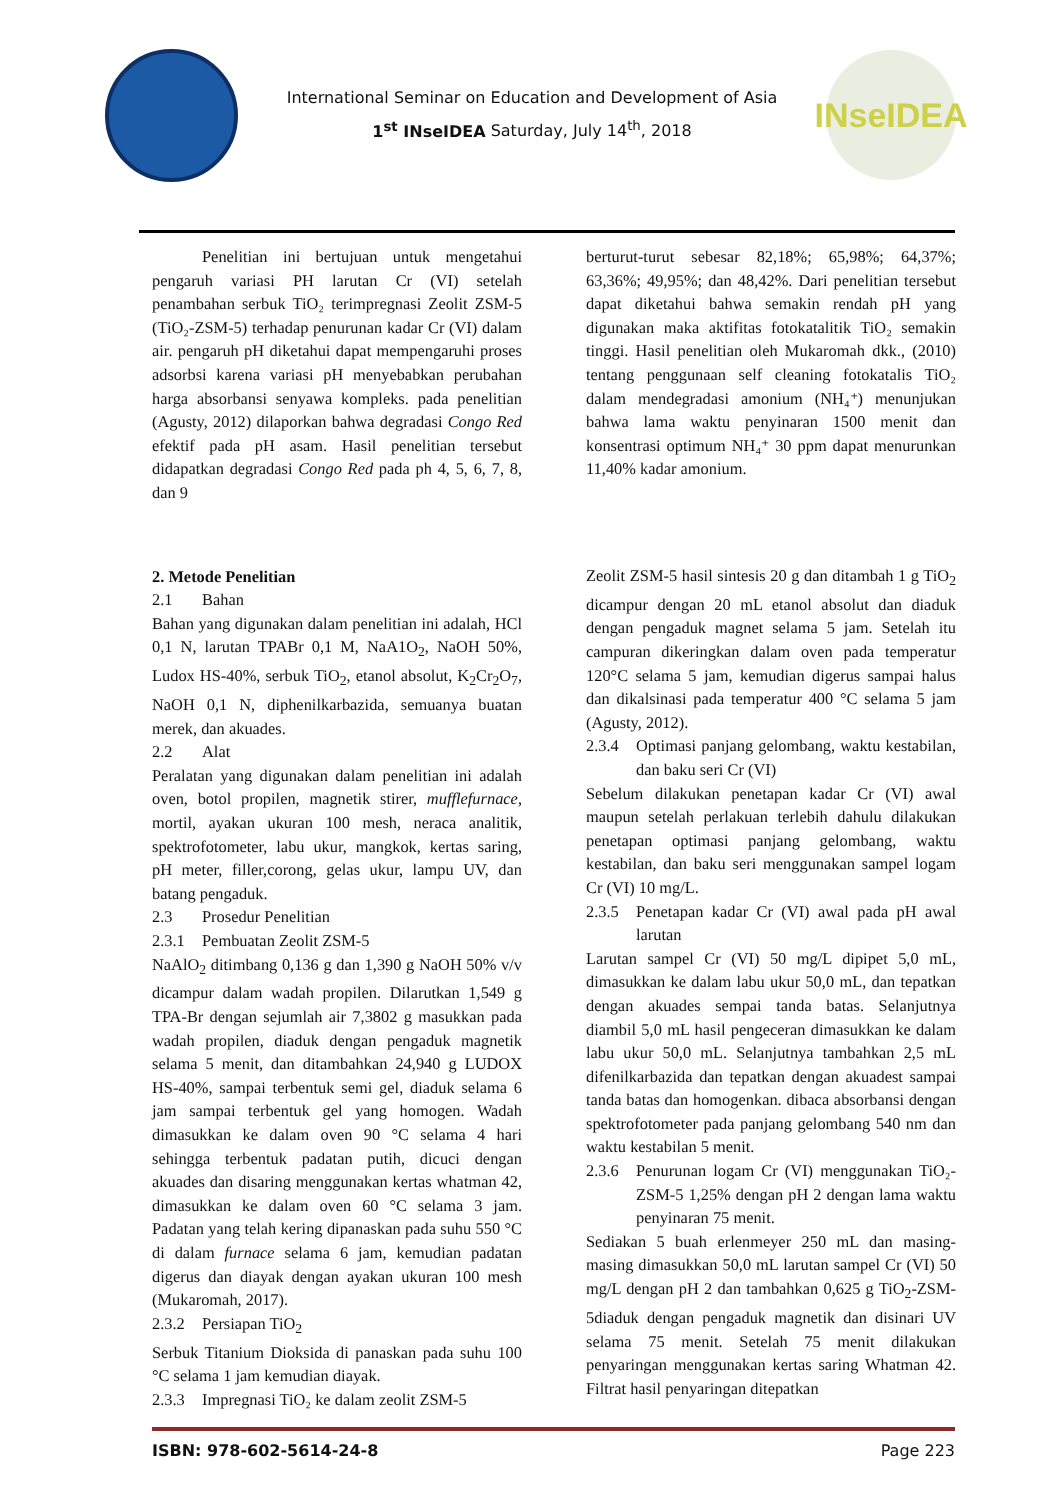International Seminar on Education and Development of Asia
1<sup>st</sup> INseIDEA Saturday, July 14<sup>th</sup>, 2018
INseIDEA
Penelitian ini bertujuan untuk mengetahui pengaruh variasi PH larutan Cr (VI) setelah penambahan serbuk TiO₂ terimpregnasi Zeolit ZSM-5 (TiO₂-ZSM-5) terhadap penurunan kadar Cr (VI) dalam air. pengaruh pH diketahui dapat mempengaruhi proses adsorbsi karena variasi pH menyebabkan perubahan harga absorbansi senyawa kompleks. pada penelitian (Agusty, 2012) dilaporkan bahwa degradasi Congo Red efektif pada pH asam. Hasil penelitian tersebut didapatkan degradasi Congo Red pada ph 4, 5, 6, 7, 8, dan 9
2. Metode Penelitian
2.1 Bahan
Bahan yang digunakan dalam penelitian ini adalah, HCl 0,1 N, larutan TPABr 0,1 M, NaA1O<sub>2</sub>, NaOH 50%, Ludox HS-40%, serbuk TiO<sub>2</sub>, etanol absolut, K<sub>2</sub>Cr<sub>2</sub>O<sub>7</sub>, NaOH 0,1 N, diphenilkarbazida, semuanya buatan merek, dan akuades.
2.2 Alat
Peralatan yang digunakan dalam penelitian ini adalah oven, botol propilen, magnetik stirer, mufflefurnace, mortil, ayakan ukuran 100 mesh, neraca analitik, spektrofotometer, labu ukur, mangkok, kertas saring, pH meter, filler,corong, gelas ukur, lampu UV, dan batang pengaduk.
2.3 Prosedur Penelitian
2.3.1 Pembuatan Zeolit ZSM-5
NaAlO<sub>2</sub> ditimbang 0,136 g dan 1,390 g NaOH 50% v/v dicampur dalam wadah propilen. Dilarutkan 1,549 g TPA-Br dengan sejumlah air 7,3802 g masukkan pada wadah propilen, diaduk dengan pengaduk magnetik selama 5 menit, dan ditambahkan 24,940 g LUDOX HS-40%, sampai terbentuk semi gel, diaduk selama 6 jam sampai terbentuk gel yang homogen. Wadah dimasukkan ke dalam oven 90 °C selama 4 hari sehingga terbentuk padatan putih, dicuci dengan akuades dan disaring menggunakan kertas whatman 42, dimasukkan ke dalam oven 60 °C selama 3 jam. Padatan yang telah kering dipanaskan pada suhu 550 °C di dalam furnace selama 6 jam, kemudian padatan digerus dan diayak dengan ayakan ukuran 100 mesh (Mukaromah, 2017).
2.3.2 Persiapan TiO<sub>2</sub>
Serbuk Titanium Dioksida di panaskan pada suhu 100 °C selama 1 jam kemudian diayak.
2.3.3 Impregnasi TiO₂ ke dalam zeolit ZSM-5
berturut-turut sebesar 82,18%; 65,98%; 64,37%; 63,36%; 49,95%; dan 48,42%. Dari penelitian tersebut dapat diketahui bahwa semakin rendah pH yang digunakan maka aktifitas fotokatalitik TiO₂ semakin tinggi. Hasil penelitian oleh Mukaromah dkk., (2010) tentang penggunaan self cleaning fotokatalis TiO₂ dalam mendegradasi amonium (NH₄⁺) menunjukan bahwa lama waktu penyinaran 1500 menit dan konsentrasi optimum NH₄⁺ 30 ppm dapat menurunkan 11,40% kadar amonium.
Zeolit ZSM-5 hasil sintesis 20 g dan ditambah 1 g TiO<sub>2</sub> dicampur dengan 20 mL etanol absolut dan diaduk dengan pengaduk magnet selama 5 jam. Setelah itu campuran dikeringkan dalam oven pada temperatur 120°C selama 5 jam, kemudian digerus sampai halus dan dikalsinasi pada temperatur 400 °C selama 5 jam (Agusty, 2012).
2.3.4 Optimasi panjang gelombang, waktu kestabilan, dan baku seri Cr (VI)
Sebelum dilakukan penetapan kadar Cr (VI) awal maupun setelah perlakuan terlebih dahulu dilakukan penetapan optimasi panjang gelombang, waktu kestabilan, dan baku seri menggunakan sampel logam Cr (VI) 10 mg/L.
2.3.5 Penetapan kadar Cr (VI) awal pada pH awal larutan
Larutan sampel Cr (VI) 50 mg/L dipipet 5,0 mL, dimasukkan ke dalam labu ukur 50,0 mL, dan tepatkan dengan akuades sempai tanda batas. Selanjutnya diambil 5,0 mL hasil pengeceran dimasukkan ke dalam labu ukur 50,0 mL. Selanjutnya tambahkan 2,5 mL difenilkarbazida dan tepatkan dengan akuadest sampai tanda batas dan homogenkan. dibaca absorbansi dengan spektrofotometer pada panjang gelombang 540 nm dan waktu kestabilan 5 menit.
2.3.6 Penurunan logam Cr (VI) menggunakan TiO₂-ZSM-5 1,25% dengan pH 2 dengan lama waktu penyinaran 75 menit.
Sediakan 5 buah erlenmeyer 250 mL dan masing-masing dimasukkan 50,0 mL larutan sampel Cr (VI) 50 mg/L dengan pH 2 dan tambahkan 0,625 g TiO<sub>2</sub>-ZSM-5diaduk dengan pengaduk magnetik dan disinari UV selama 75 menit. Setelah 75 menit dilakukan penyaringan menggunakan kertas saring Whatman 42. Filtrat hasil penyaringan ditepatkan
ISBN: 978-602-5614-24-8 Page 223